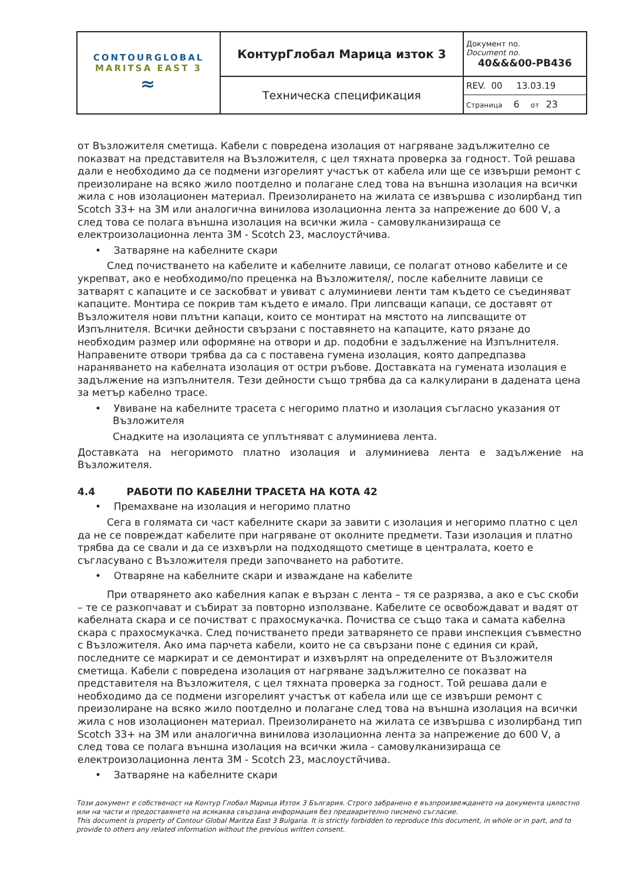| CONTOURGLOBAL MARITSA EAST 3 ≈ | КонтурГлобал Марица изток 3 | Документ no. Document no. 40&&&00-PB436 |
| | Техническа спецификация | REV. 00 13.03.19 Страница 6 от 23 |
от Възложителя сметища. Кабели с повредена изолация от нагряване задължително се показват на представителя на Възложителя, с цел тяхната проверка за годност. Той решава дали е необходимо да се подмени изгорелият участък от кабела или ще се извърши ремонт с преизолиране на всяко жило поотделно и полагане след това на външна изолация на всички жила с нов изолационен материал. Преизолирането на жилата се извършва с изолирбанд тип Scotch 33+ на 3M или аналогична винилова изолационна лента за напрежение до 600 V, а след това се полага външна изолация на всички жила - самовулканизираща се електроизолационна лента 3M - Scotch 23, маслоустйчива.
• Затваряне на кабелните скари
След почистването на кабелите и кабелните лавици, се полагат отново кабелите и се укрепват, ако е необходимо/по преценка на Възложителя/, после кабелните лавици се затварят с капаците и се заскобват и увиват с алуминиеви ленти там където се съединяват капаците. Монтира се покрив там където е имало. При липсващи капаци, се доставят от Възложителя нови плътни капаци, които се монтират на мястото на липсващите от Изпълнителя. Всички дейности свързани с поставянето на капаците, като рязане до необходим размер или оформяне на отвори и др. подобни е задължение на Изпълнителя. Направените отвори трябва да са с поставена гумена изолация, която дапредпазва нараняването на кабелната изолация от остри ръбове. Доставката на гумената изолация е задължение на изпълнителя. Тези дейности също трябва да са калкулирани в дадената цена за метър кабелно трасе.
• Увиване на кабелните трасета с негоримо платно и изолация съгласно указания от Възложителя
Снадките на изолацията се уплътняват с алуминиева лента.
Доставката на негоримото платно изолация и алуминиева лента е задължение на Възложителя.
4.4 РАБОТИ ПО КАБЕЛНИ ТРАСЕТА НА КОТА 42
• Премахване на изолация и негоримо платно
Сега в голямата си част кабелните скари за завити с изолация и негоримо платно с цел да не се повреждат кабелите при нагряване от околните предмети. Тази изолация и платно трябва да се свали и да се изхвърли на подходящото сметище в централата, което е съгласувано с Възложителя преди започването на работите.
• Отваряне на кабелните скари и изваждане на кабелите
При отварянето ако кабелния капак е вързан с лента – тя се разрязва, а ако е със скоби – те се разкопчават и събират за повторно използване. Кабелите се освобождават и вадят от кабелната скара и се почистват с прахосмукачка. Почиства се също така и самата кабелна скара с прахосмукачка. След почистването преди затварянето се прави инспекция съвместно с Възложителя. Ако има парчета кабели, които не са свързани поне с единия си край, последните се маркират и се демонтират и изхвърлят на определените от Възложителя сметища. Кабели с повредена изолация от нагряване задължително се показват на представителя на Възложителя, с цел тяхната проверка за годност. Той решава дали е необходимо да се подмени изгорелият участък от кабела или ще се извърши ремонт с преизолиране на всяко жило поотделно и полагане след това на външна изолация на всички жила с нов изолационен материал. Преизолирането на жилата се извършва с изолирбанд тип Scotch 33+ на 3M или аналогична винилова изолационна лента за напрежение до 600 V, а след това се полага външна изолация на всички жила - самовулканизираща се електроизолационна лента 3M - Scotch 23, маслоустйчива.
• Затваряне на кабелните скари
Този документ е собственост на Контур Глобал Марица Изток 3 България. Строго забранено е възпроизвеждането на документа цялостно или на части и предоставянето на всякаква свързана информация без предварително писмено съгласие.
This document is property of Contour Global Maritza East 3 Bulgaria. It is strictly forbidden to reproduce this document, in whole or in part, and to provide to others any related information without the previous written consent.